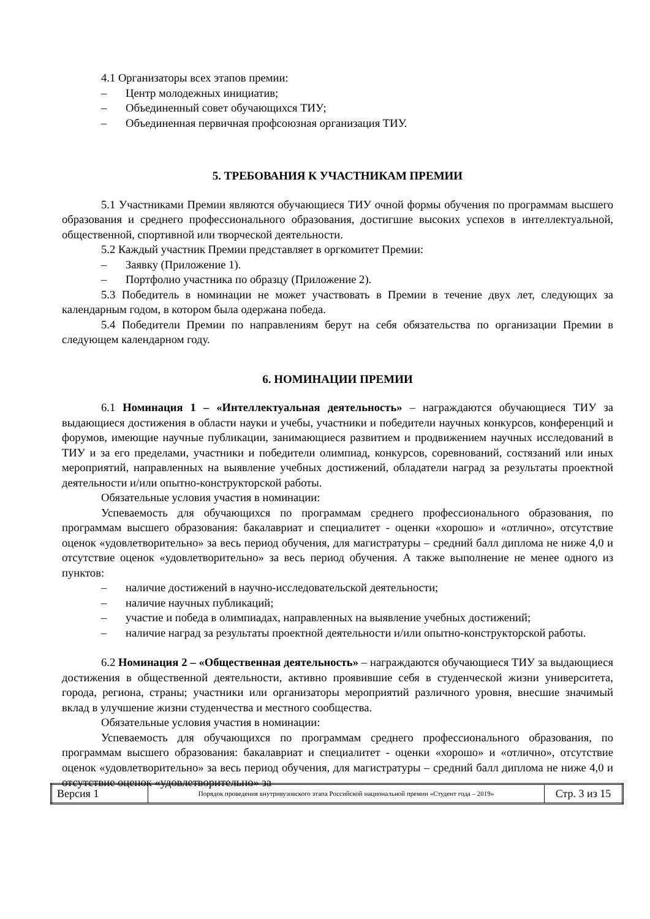4.1 Организаторы всех этапов премии:
– Центр молодежных инициатив;
– Объединенный совет обучающихся ТИУ;
– Объединенная первичная профсоюзная организация ТИУ.
5. ТРЕБОВАНИЯ К УЧАСТНИКАМ ПРЕМИИ
5.1 Участниками Премии являются обучающиеся ТИУ очной формы обучения по программам высшего образования и среднего профессионального образования, достигшие высоких успехов в интеллектуальной, общественной, спортивной или творческой деятельности.
5.2 Каждый участник Премии представляет в оргкомитет Премии:
– Заявку (Приложение 1).
– Портфолио участника по образцу (Приложение 2).
5.3 Победитель в номинации не может участвовать в Премии в течение двух лет, следующих за календарным годом, в котором была одержана победа.
5.4 Победители Премии по направлениям берут на себя обязательства по организации Премии в следующем календарном году.
6. НОМИНАЦИИ ПРЕМИИ
6.1 Номинация 1 – «Интеллектуальная деятельность» – награждаются обучающиеся ТИУ за выдающиеся достижения в области науки и учебы, участники и победители научных конкурсов, конференций и форумов, имеющие научные публикации, занимающиеся развитием и продвижением научных исследований в ТИУ и за его пределами, участники и победители олимпиад, конкурсов, соревнований, состязаний или иных мероприятий, направленных на выявление учебных достижений, обладатели наград за результаты проектной деятельности и/или опытно-конструкторской работы.
Обязательные условия участия в номинации:
Успеваемость для обучающихся по программам среднего профессионального образования, по программам высшего образования: бакалавриат и специалитет - оценки «хорошо» и «отлично», отсутствие оценок «удовлетворительно» за весь период обучения, для магистратуры – средний балл диплома не ниже 4,0 и отсутствие оценок «удовлетворительно» за весь период обучения. А также выполнение не менее одного из пунктов:
– наличие достижений в научно-исследовательской деятельности;
– наличие научных публикаций;
– участие и победа в олимпиадах, направленных на выявление учебных достижений;
– наличие наград за результаты проектной деятельности и/или опытно-конструкторской работы.
6.2 Номинация 2 – «Общественная деятельность» – награждаются обучающиеся ТИУ за выдающиеся достижения в общественной деятельности, активно проявившие себя в студенческой жизни университета, города, региона, страны; участники или организаторы мероприятий различного уровня, внесшие значимый вклад в улучшение жизни студенчества и местного сообщества.
Обязательные условия участия в номинации:
Успеваемость для обучающихся по программам среднего профессионального образования, по программам высшего образования: бакалавриат и специалитет - оценки «хорошо» и «отлично», отсутствие оценок «удовлетворительно» за весь период обучения, для магистратуры – средний балл диплома не ниже 4,0 и отсутствие оценок «удовлетворительно» за
| Версия 1 | Порядок проведения внутривузовского этапа Российской национальной премии «Студент года – 2019» | Стр. 3 из 15 |